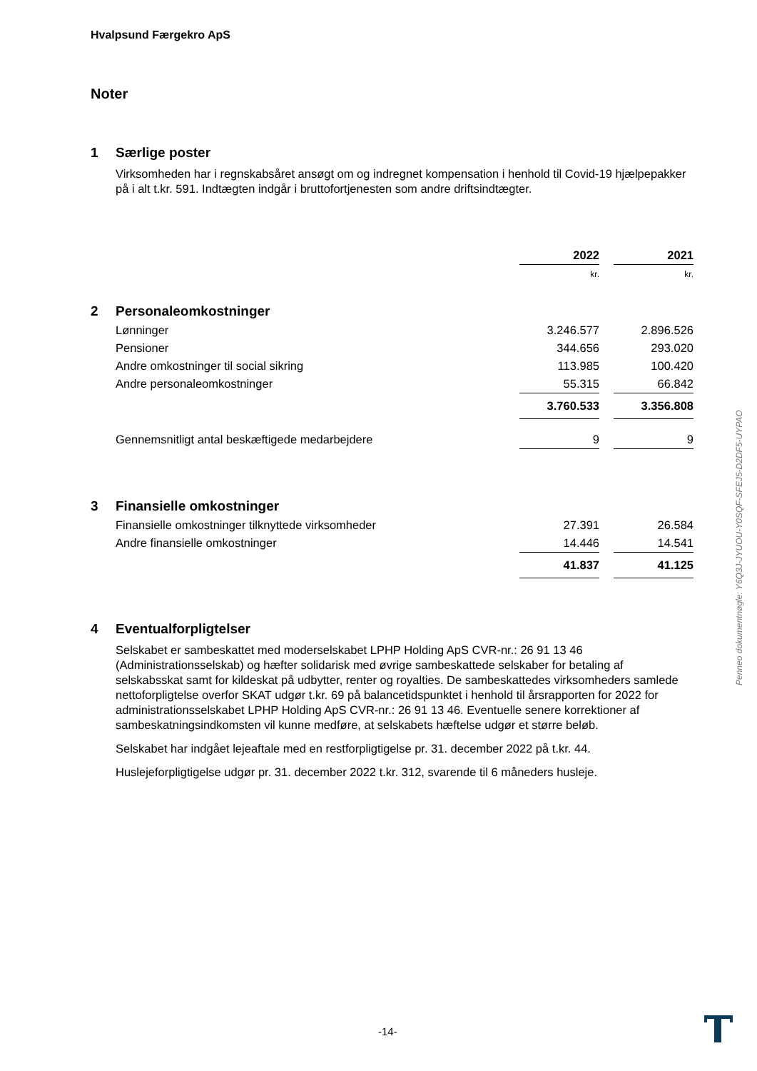Hvalpsund Færgekro ApS
Noter
1 Særlige poster
Virksomheden har i regnskabsåret ansøgt om og indregnet kompensation i henhold til Covid-19 hjælpepakker på i alt t.kr. 591. Indtægten indgår i bruttofortjenesten som andre driftsindtægter.
| | | 2022 | | 2021 |
| | | kr. | | kr. |
| 2 | Personaleomkostninger | | | |
| | Lønninger | 3.246.577 | | 2.896.526 |
| | Pensioner | 344.656 | | 293.020 |
| | Andre omkostninger til social sikring | 113.985 | | 100.420 |
| | Andre personaleomkostninger | 55.315 | | 66.842 |
| | | 3.760.533 | | 3.356.808 |
| | Gennemsnitligt antal beskæftigede medarbejdere | 9 | | 9 |
| 3 | Finansielle omkostninger | | | |
| | Finansielle omkostninger tilknyttede virksomheder | 27.391 | | 26.584 |
| | Andre finansielle omkostninger | 14.446 | | 14.541 |
| | | 41.837 | | 41.125 |
4 Eventualforpligtelser
Selskabet er sambeskattet med moderselskabet LPHP Holding ApS CVR-nr.: 26 91 13 46 (Administrationsselskab) og hæfter solidarisk med øvrige sambeskattede selskaber for betaling af selskabsskat samt for kildeskat på udbytter, renter og royalties. De sambeskattedes virksomheders samlede nettoforpligtelse overfor SKAT udgør t.kr. 69 på balancetidspunktet i henhold til årsrapporten for 2022 for administrationsselskabet LPHP Holding ApS CVR-nr.: 26 91 13 46. Eventuelle senere korrektioner af sambeskatningsindkomsten vil kunne medføre, at selskabets hæftelse udgør et større beløb.
Selskabet har indgået lejeaftale med en restforpligtigelse pr. 31. december 2022 på t.kr. 44.
Huslejeforpligtigelse udgør pr. 31. december 2022 t.kr. 312, svarende til 6 måneders husleje.
Penneo dokumentnøgle: Y6Q3J-JYUOU-Y0SQF-SFEJ5-D2DF5-UYPAO
-14-